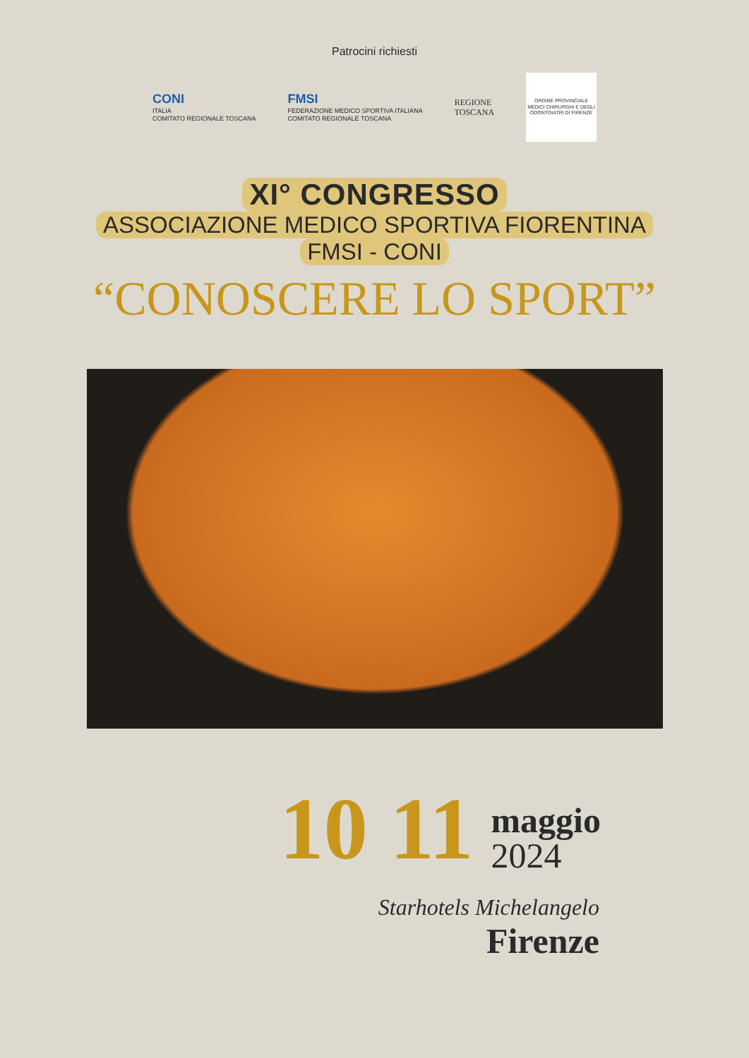Patrocini richiesti
CONI
ITALIA
COMITATO REGIONALE TOSCANA
FMSI
FEDERAZIONE MEDICO SPORTIVA ITALIANA
COMITATO REGIONALE TOSCANA
REGIONE
TOSCANA
ORDINE PROVINCIALE MEDICI CHIRURGHI E DEGLI ODONTOIATRI DI FIRENZE
XI° CONGRESSO
ASSOCIAZIONE MEDICO SPORTIVA FIORENTINA
FMSI - CONI
“CONOSCERE LO SPORT”
10 11
maggio
2024
Starhotels Michelangelo
Firenze